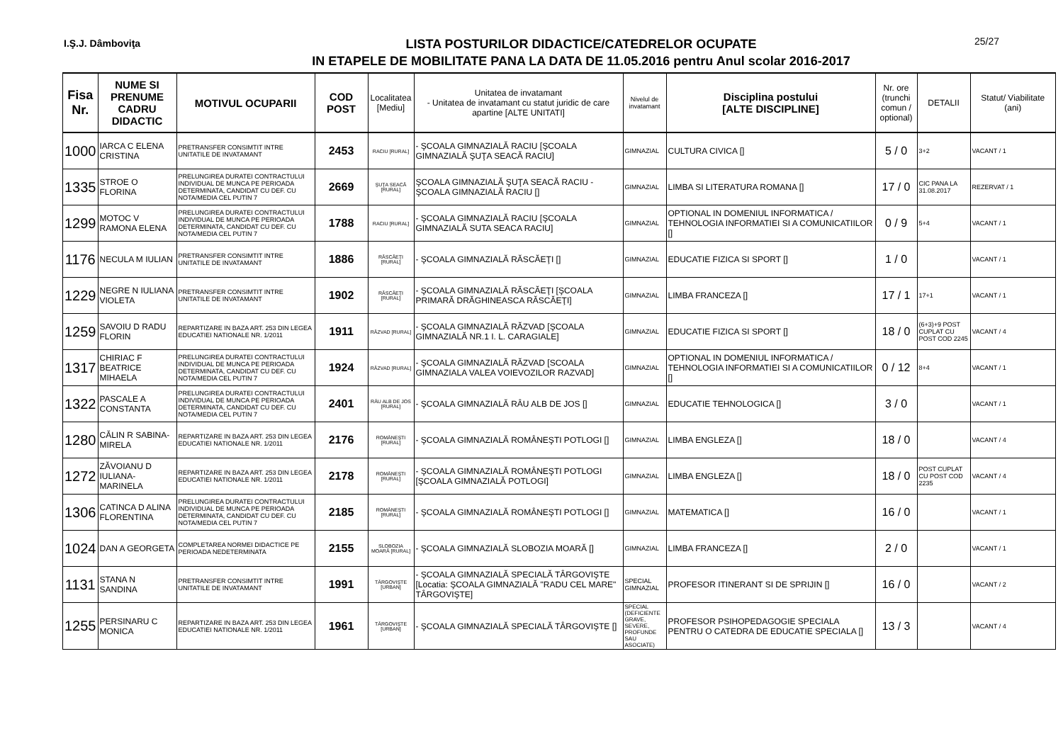I.Ş.J. Dâmboviţa
LISTA POSTURILOR DIDACTICE/CATEDRELOR OCUPATE
IN ETAPELE DE MOBILITATE PANA LA DATA DE 11.05.2016 pentru Anul scolar 2016-2017
25/27
| Fisa Nr. | NUME SI PRENUME CADRU DIDACTIC | MOTIVUL OCUPARII | COD POST | Localitatea [Mediu] | Unitatea de invatamant - Unitatea de invatamant cu statut juridic de care apartine [ALTE UNITATI] | Nivelul de invatamant | Disciplina postului [ALTE DISCIPLINE] | Nr. ore (trunchi comun / optional) | DETALII | Statut/ Viabilitate (ani) |
| --- | --- | --- | --- | --- | --- | --- | --- | --- | --- | --- |
| 1000 | IARCA C ELENA CRISTINA | PRETRANSFER CONSIMTIT INTRE UNITATILE DE INVATAMANT | 2453 | RACIU [RURAL] | - ŞCOALA GIMNAZIALĂ RACIU [ŞCOALA GIMNAZIALĂ ŞUŢA SEACĂ RACIU] | GIMNAZIAL | CULTURA CIVICA [] | 5 / 0 | 3+2 | VACANT / 1 |
| 1335 | STROE O FLORINA | PRELUNGIREA DURATEI CONTRACTULUI INDIVIDUAL DE MUNCA PE PERIOADA DETERMINATA, CANDIDAT CU DEF. CU NOTA/MEDIA CEL PUTIN 7 | 2669 | ŞUŢA SEACĂ [RURAL] | ŞCOALA GIMNAZIALĂ ŞUŢA SEACĂ RACIU - ŞCOALA GIMNAZIALĂ RACIU [] | GIMNAZIAL | LIMBA SI LITERATURA ROMANA [] | 17 / 0 | CIC PANA LA 31.08.2017 | REZERVAT / 1 |
| 1299 | MOTOC V RAMONA ELENA | PRELUNGIREA DURATEI CONTRACTULUI INDIVIDUAL DE MUNCA PE PERIOADA DETERMINATA, CANDIDAT CU DEF. CU NOTA/MEDIA CEL PUTIN 7 | 1788 | RACIU [RURAL] | - ŞCOALA GIMNAZIALĂ RACIU [ŞCOALA GIMNAZIALĂ SUTA SEACA RACIU] | GIMNAZIAL | OPTIONAL IN DOMENIUL INFORMATICA / TEHNOLOGIA INFORMATIEI SI A COMUNICATIILOR [] | 0 / 9 | 5+4 | VACANT / 1 |
| 1176 | NECULA M IULIAN | PRETRANSFER CONSIMTIT INTRE UNITATILE DE INVATAMANT | 1886 | RĂSCĂEŢI [RURAL] | - ŞCOALA GIMNAZIALĂ RĂSCĂEŢI [] | GIMNAZIAL | EDUCATIE FIZICA SI SPORT [] | 1 / 0 | | VACANT / 1 |
| 1229 | NEGRE N IULIANA VIOLETA | PRETRANSFER CONSIMTIT INTRE UNITATILE DE INVATAMANT | 1902 | RĂSCĂEŢI [RURAL] | - ŞCOALA GIMNAZIALĂ RĂSCĂEŢI [ŞCOALA PRIMARĂ DRĂGHINEASCA RĂSCĂEŢI] | GIMNAZIAL | LIMBA FRANCEZA [] | 17 / 1 | 17+1 | VACANT / 1 |
| 1259 | SAVOIU D RADU FLORIN | REPARTIZARE IN BAZA ART. 253 DIN LEGEA EDUCATIEI NATIONALE NR. 1/2011 | 1911 | RĂZVAD [RURAL] | - ŞCOALA GIMNAZIALĂ RĂZVAD [ŞCOALA GIMNAZIALĂ NR.1 I. L. CARAGIALE] | GIMNAZIAL | EDUCATIE FIZICA SI SPORT [] | 18 / 0 | (6+3)+9 POST CUPLAT CU POST COD 2245 | VACANT / 4 |
| 1317 | CHIRIAC F BEATRICE MIHAELA | PRELUNGIREA DURATEI CONTRACTULUI INDIVIDUAL DE MUNCA PE PERIOADA DETERMINATA, CANDIDAT CU DEF. CU NOTA/MEDIA CEL PUTIN 7 | 1924 | RĂZVAD [RURAL] | - ŞCOALA GIMNAZIALĂ RĂZVAD [SCOALA GIMNAZIALA VALEA VOIEVOZILOR RAZVAD] | GIMNAZIAL | OPTIONAL IN DOMENIUL INFORMATICA / TEHNOLOGIA INFORMATIEI SI A COMUNICATIILOR [] | 0 / 12 | 8+4 | VACANT / 1 |
| 1322 | PASCALE A CONSTANTA | PRELUNGIREA DURATEI CONTRACTULUI INDIVIDUAL DE MUNCA PE PERIOADA DETERMINATA, CANDIDAT CU DEF. CU NOTA/MEDIA CEL PUTIN 7 | 2401 | RÂU ALB DE JOS [RURAL] | - ŞCOALA GIMNAZIALĂ RÂU ALB DE JOS [] | GIMNAZIAL | EDUCATIE TEHNOLOGICA [] | 3 / 0 | | VACANT / 1 |
| 1280 | CĂLIN R SABINA-MIRELA | REPARTIZARE IN BAZA ART. 253 DIN LEGEA EDUCATIEI NATIONALE NR. 1/2011 | 2176 | ROMÂNEŞTI [RURAL] | - ŞCOALA GIMNAZIALĂ ROMÂNEŞTI POTLOGI [] | GIMNAZIAL | LIMBA ENGLEZA [] | 18 / 0 | | VACANT / 4 |
| 1272 | ZĂVOIANU D IULIANA-MARINELA | REPARTIZARE IN BAZA ART. 253 DIN LEGEA EDUCATIEI NATIONALE NR. 1/2011 | 2178 | ROMÂNEŞTI [RURAL] | - ŞCOALA GIMNAZIALĂ ROMÂNEŞTI POTLOGI [ŞCOALA GIMNAZIALĂ POTLOGI] | GIMNAZIAL | LIMBA ENGLEZA [] | 18 / 0 | POST CUPLAT CU POST COD 2235 | VACANT / 4 |
| 1306 | CATINCA D ALINA FLORENTINA | PRELUNGIREA DURATEI CONTRACTULUI INDIVIDUAL DE MUNCA PE PERIOADA DETERMINATA, CANDIDAT CU DEF. CU NOTA/MEDIA CEL PUTIN 7 | 2185 | ROMÂNEŞTI [RURAL] | - ŞCOALA GIMNAZIALĂ ROMÂNEŞTI POTLOGI [] | GIMNAZIAL | MATEMATICA [] | 16 / 0 | | VACANT / 1 |
| 1024 | DAN A GEORGETA | COMPLETAREA NORMEI DIDACTICE PE PERIOADA NEDETERMINATA | 2155 | SLOBOZIA MOARĂ [RURAL] | - ŞCOALA GIMNAZIALĂ SLOBOZIA MOARĂ [] | GIMNAZIAL | LIMBA FRANCEZA [] | 2 / 0 | | VACANT / 1 |
| 1131 | STANA N SANDINA | PRETRANSFER CONSIMTIT INTRE UNITATILE DE INVATAMANT | 1991 | TÂRGOVIŞTE [URBAN] | - ŞCOALA GIMNAZIALĂ SPECIALĂ TÂRGOVIŞTE [Locatia: ŞCOALA GIMNAZIALĂ "RADU CEL MARE" TÂRGOVIŞTE] | SPECIAL GIMNAZIAL | PROFESOR ITINERANT SI DE SPRIJIN [] | 16 / 0 | | VACANT / 2 |
| 1255 | PERSINARU C MONICA | REPARTIZARE IN BAZA ART. 253 DIN LEGEA EDUCATIEI NATIONALE NR. 1/2011 | 1961 | TÂRGOVIŞTE [URBAN] | - ŞCOALA GIMNAZIALĂ SPECIALĂ TÂRGOVIŞTE [] | SPECIAL (DEFICIENTE GRAVE, SEVERE, PROFUNDE SAU ASOCIATE) | PROFESOR PSIHOPEDAGOGIE SPECIALA PENTRU O CATEDRA DE EDUCATIE SPECIALA [] | 13 / 3 | | VACANT / 4 |